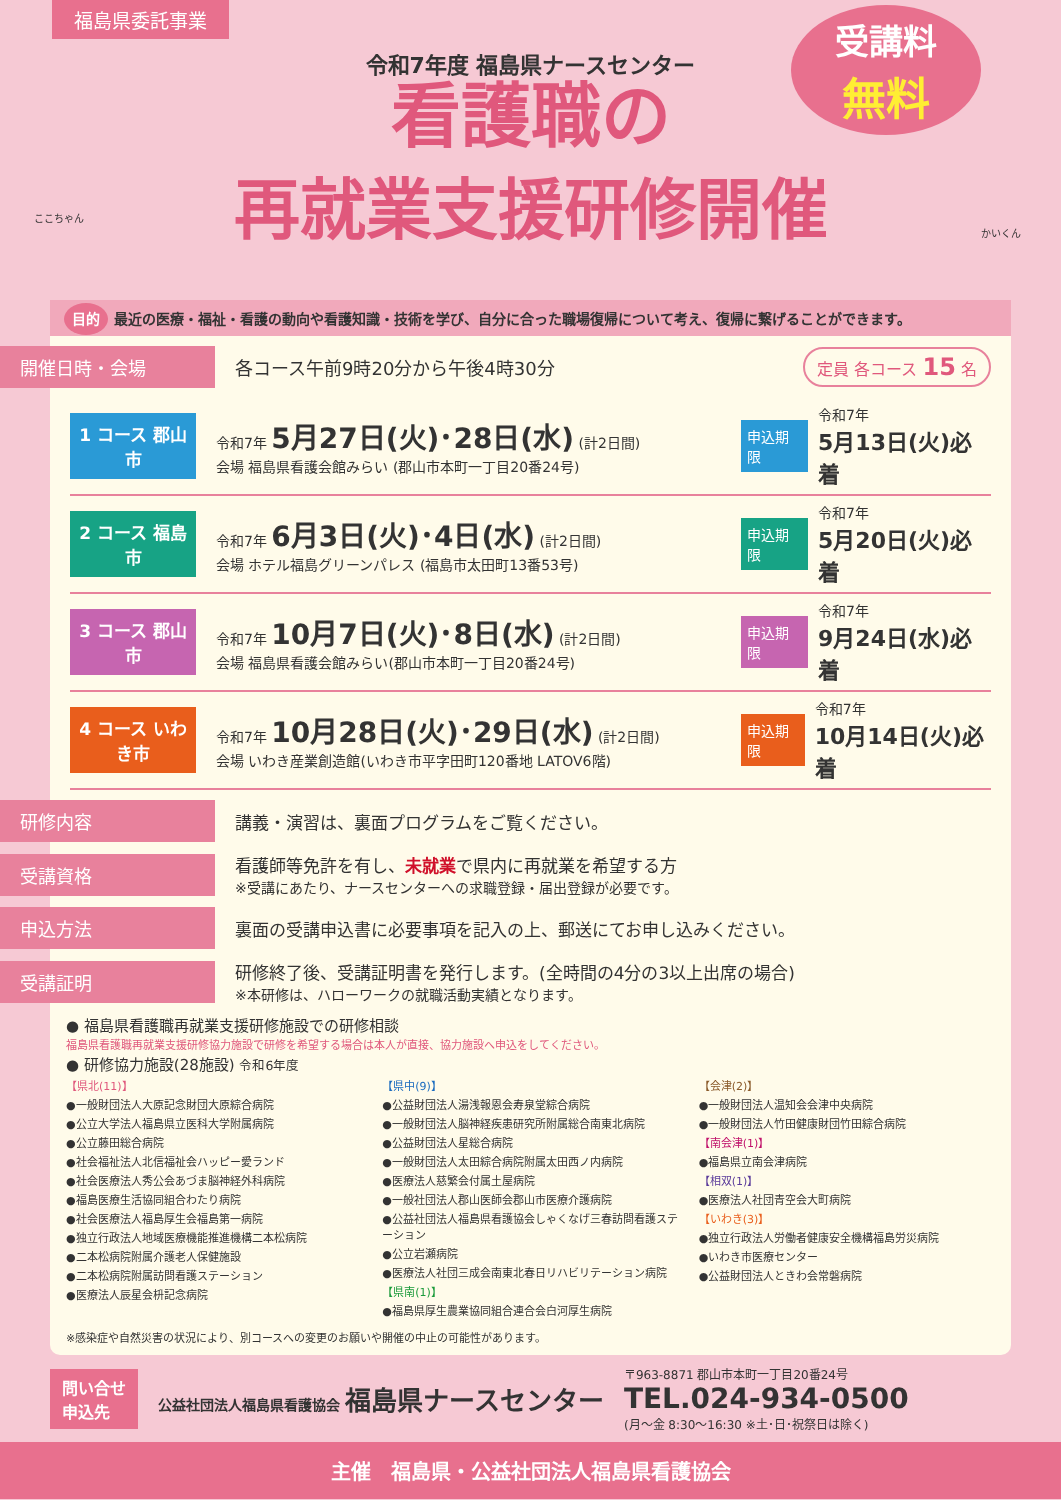福島県委託事業
受講料
無料
令和7年度 福島県ナースセンター
看護職の
再就業支援研修開催
ここちゃん
かいくん
目的 最近の医療・福祉・看護の動向や看護知識・技術を学び、自分に合った職場復帰について考え、復帰に繋げることができます。
開催日時・会場
各コース午前9時20分から午後4時30分
定員 各コース 15 名
1 コース 郡山市
令和7年 5月27日(火)･28日(水) (計2日間)
会場 福島県看護会館みらい (郡山市本町一丁目20番24号)
申込期限 令和7年
5月13日(火)必着
2 コース 福島市
令和7年 6月3日(火)･4日(水) (計2日間)
会場 ホテル福島グリーンパレス (福島市太田町13番53号)
申込期限 令和7年
5月20日(火)必着
3 コース 郡山市
令和7年 10月7日(火)･8日(水) (計2日間)
会場 福島県看護会館みらい(郡山市本町一丁目20番24号)
申込期限 令和7年
9月24日(水)必着
4 コース いわき市
令和7年 10月28日(火)･29日(水) (計2日間)
会場 いわき産業創造館(いわき市平字田町120番地 LATOV6階)
申込期限 令和7年
10月14日(火)必着
研修内容
講義・演習は、裏面プログラムをご覧ください。
受講資格
看護師等免許を有し、未就業で県内に再就業を希望する方
※受講にあたり、ナースセンターへの求職登録・届出登録が必要です。
申込方法
裏面の受講申込書に必要事項を記入の上、郵送にてお申し込みください。
受講証明
研修終了後、受講証明書を発行します。(全時間の4分の3以上出席の場合)
※本研修は、ハローワークの就職活動実績となります。
● 福島県看護職再就業支援研修施設での研修相談
福島県看護職再就業支援研修協力施設で研修を希望する場合は本人が直接、協力施設へ申込をしてください。
● 研修協力施設(28施設) 令和6年度
【県北(11)】
●一般財団法人大原記念財団大原綜合病院
●公立大学法人福島県立医科大学附属病院
●公立藤田総合病院
●社会福祉法人北信福祉会ハッピー愛ランド
●社会医療法人秀公会あづま脳神経外科病院
●福島医療生活協同組合わたり病院
●社会医療法人福島厚生会福島第一病院
●独立行政法人地域医療機能推進機構二本松病院
●二本松病院附属介護老人保健施設
●二本松病院附属訪問看護ステーション
●医療法人辰星会枡記念病院
【県中(9)】
●公益財団法人湯浅報恩会寿泉堂綜合病院
●一般財団法人脳神経疾患研究所附属総合南東北病院
●公益財団法人星総合病院
●一般財団法人太田綜合病院附属太田西ノ内病院
●医療法人慈繁会付属土屋病院
●一般社団法人郡山医師会郡山市医療介護病院
●公益社団法人福島県看護協会しゃくなげ三春訪問看護ステーション
●公立岩瀬病院
●医療法人社団三成会南東北春日リハビリテーション病院
【県南(1)】
●福島県厚生農業協同組合連合会白河厚生病院
【会津(2)】
●一般財団法人温知会会津中央病院
●一般財団法人竹田健康財団竹田綜合病院
【南会津(1)】
●福島県立南会津病院
【相双(1)】
●医療法人社団青空会大町病院
【いわき(3)】
●独立行政法人労働者健康安全機構福島労災病院
●いわき市医療センター
●公益財団法人ときわ会常磐病院
※感染症や自然災害の状況により、別コースへの変更のお願いや開催の中止の可能性があります。
問い合せ
申込先
公益社団法人福島県看護協会 福島県ナースセンター
〒963-8871 郡山市本町一丁目20番24号
TEL.024-934-0500
(月～金 8:30～16:30 ※土･日･祝祭日は除く)
主催　福島県・公益社団法人福島県看護協会